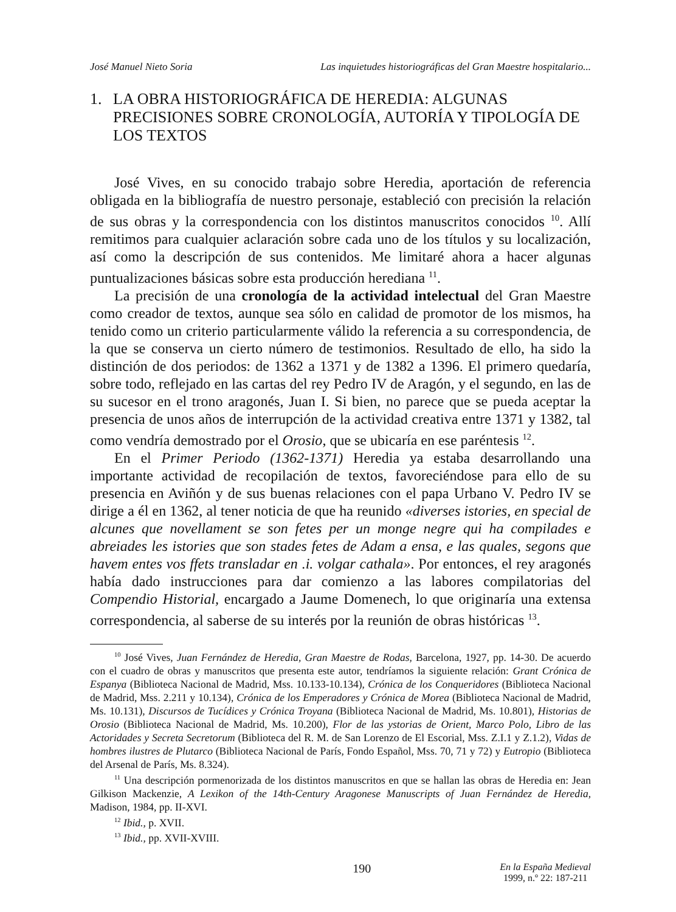José Manuel Nieto Soria Las inquietudes historiográficas del Gran Maestre hospitalario...
1. LA OBRA HISTORIOGRÁFICA DE HEREDIA: ALGUNAS PRECISIONES SOBRE CRONOLOGÍA, AUTORÍA Y TIPOLOGÍA DE LOS TEXTOS
José Vives, en su conocido trabajo sobre Heredia, aportación de referencia obligada en la bibliografía de nuestro personaje, estableció con precisión la relación de sus obras y la correspondencia con los distintos manuscritos conocidos <sup>10</sup>. Allí remitimos para cualquier aclaración sobre cada uno de los títulos y su localización, así como la descripción de sus contenidos. Me limitaré ahora a hacer algunas puntualizaciones básicas sobre esta producción herediana <sup>11</sup>.
La precisión de una cronología de la actividad intelectual del Gran Maestre como creador de textos, aunque sea sólo en calidad de promotor de los mismos, ha tenido como un criterio particularmente válido la referencia a su correspondencia, de la que se conserva un cierto número de testimonios. Resultado de ello, ha sido la distinción de dos periodos: de 1362 a 1371 y de 1382 a 1396. El primero quedaría, sobre todo, reflejado en las cartas del rey Pedro IV de Aragón, y el segundo, en las de su sucesor en el trono aragonés, Juan I. Si bien, no parece que se pueda aceptar la presencia de unos años de interrupción de la actividad creativa entre 1371 y 1382, tal como vendría demostrado por el Orosio, que se ubicaría en ese paréntesis <sup>12</sup>.
En el Primer Periodo (1362-1371) Heredia ya estaba desarrollando una importante actividad de recopilación de textos, favoreciéndose para ello de su presencia en Aviñón y de sus buenas relaciones con el papa Urbano V. Pedro IV se dirige a él en 1362, al tener noticia de que ha reunido «diverses istories, en special de alcunes que novellament se son fetes per un monge negre qui ha compilades e abreiades les istories que son stades fetes de Adam a ensa, e las quales, segons que havem entes vos ffets transladar en .i. volgar cathala». Por entonces, el rey aragonés había dado instrucciones para dar comienzo a las labores compilatorias del Compendio Historial, encargado a Jaume Domenech, lo que originaría una extensa correspondencia, al saberse de su interés por la reunión de obras históricas <sup>13</sup>.
<sup>10</sup> José Vives, Juan Fernández de Heredia, Gran Maestre de Rodas, Barcelona, 1927, pp. 14-30. De acuerdo con el cuadro de obras y manuscritos que presenta este autor, tendríamos la siguiente relación: Grant Crónica de Espanya (Biblioteca Nacional de Madrid, Mss. 10.133-10.134), Crónica de los Conqueridores (Biblioteca Nacional de Madrid, Mss. 2.211 y 10.134), Crónica de los Emperadores y Crónica de Morea (Biblioteca Nacional de Madrid, Ms. 10.131), Discursos de Tucídices y Crónica Troyana (Biblioteca Nacional de Madrid, Ms. 10.801), Historias de Orosio (Biblioteca Nacional de Madrid, Ms. 10.200), Flor de las ystorias de Orient, Marco Polo, Libro de las Actoridades y Secreta Secretorum (Biblioteca del R. M. de San Lorenzo de El Escorial, Mss. Z.I.1 y Z.1.2), Vidas de hombres ilustres de Plutarco (Biblioteca Nacional de París, Fondo Español, Mss. 70, 71 y 72) y Eutropio (Biblioteca del Arsenal de París, Ms. 8.324).
<sup>11</sup> Una descripción pormenorizada de los distintos manuscritos en que se hallan las obras de Heredia en: Jean Gilkison Mackenzie, A Lexikon of the 14th-Century Aragonese Manuscripts of Juan Fernández de Heredia, Madison, 1984, pp. II-XVI.
<sup>12</sup> Ibid., p. XVII.
<sup>13</sup> Ibid., pp. XVII-XVIII.
190 En la España Medieval
1999, n.º 22: 187-211